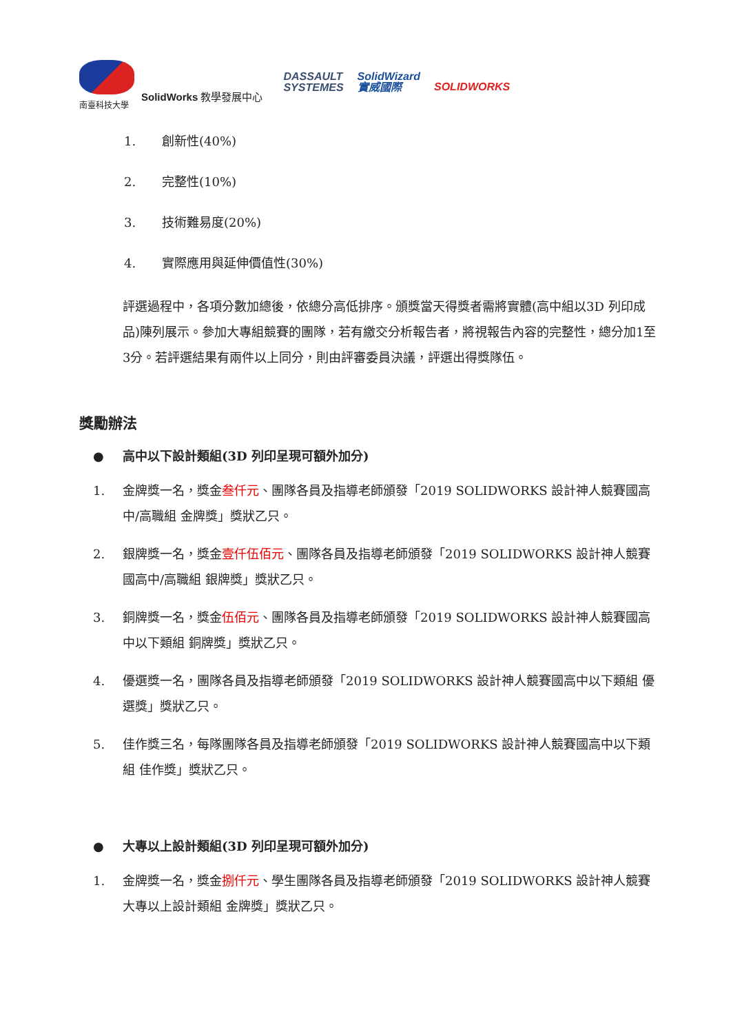南臺科技大學
SolidWorks 教學發展中心
DASSAULT
SYSTEMES
SolidWizard
實威國際
SOLIDWORKS
1. 創新性(40%)
2. 完整性(10%)
3. 技術難易度(20%)
4. 實際應用與延伸價值性(30%)
評選過程中，各項分數加總後，依總分高低排序。頒獎當天得獎者需將實體(高中組以3D 列印成品)陳列展示。參加大專組競賽的團隊，若有繳交分析報告者，將視報告內容的完整性，總分加1至3分。若評選結果有兩件以上同分，則由評審委員決議，評選出得獎隊伍。
獎勵辦法
● 高中以下設計類組(3D 列印呈現可額外加分)
1. 金牌獎一名，獎金叁仟元、團隊各員及指導老師頒發「2019 SOLIDWORKS 設計神人競賽國高中/高職組 金牌獎」獎狀乙只。
2. 銀牌獎一名，獎金壹仟伍佰元、團隊各員及指導老師頒發「2019 SOLIDWORKS 設計神人競賽國高中/高職組 銀牌獎」獎狀乙只。
3. 銅牌獎一名，獎金伍佰元、團隊各員及指導老師頒發「2019 SOLIDWORKS 設計神人競賽國高中以下類組 銅牌獎」獎狀乙只。
4. 優選獎一名，團隊各員及指導老師頒發「2019 SOLIDWORKS 設計神人競賽國高中以下類組 優選獎」獎狀乙只。
5. 佳作獎三名，每隊團隊各員及指導老師頒發「2019 SOLIDWORKS 設計神人競賽國高中以下類組 佳作獎」獎狀乙只。
● 大專以上設計類組(3D 列印呈現可額外加分)
1. 金牌獎一名，獎金捌仟元、學生團隊各員及指導老師頒發「2019 SOLIDWORKS 設計神人競賽大專以上設計類組 金牌獎」獎狀乙只。